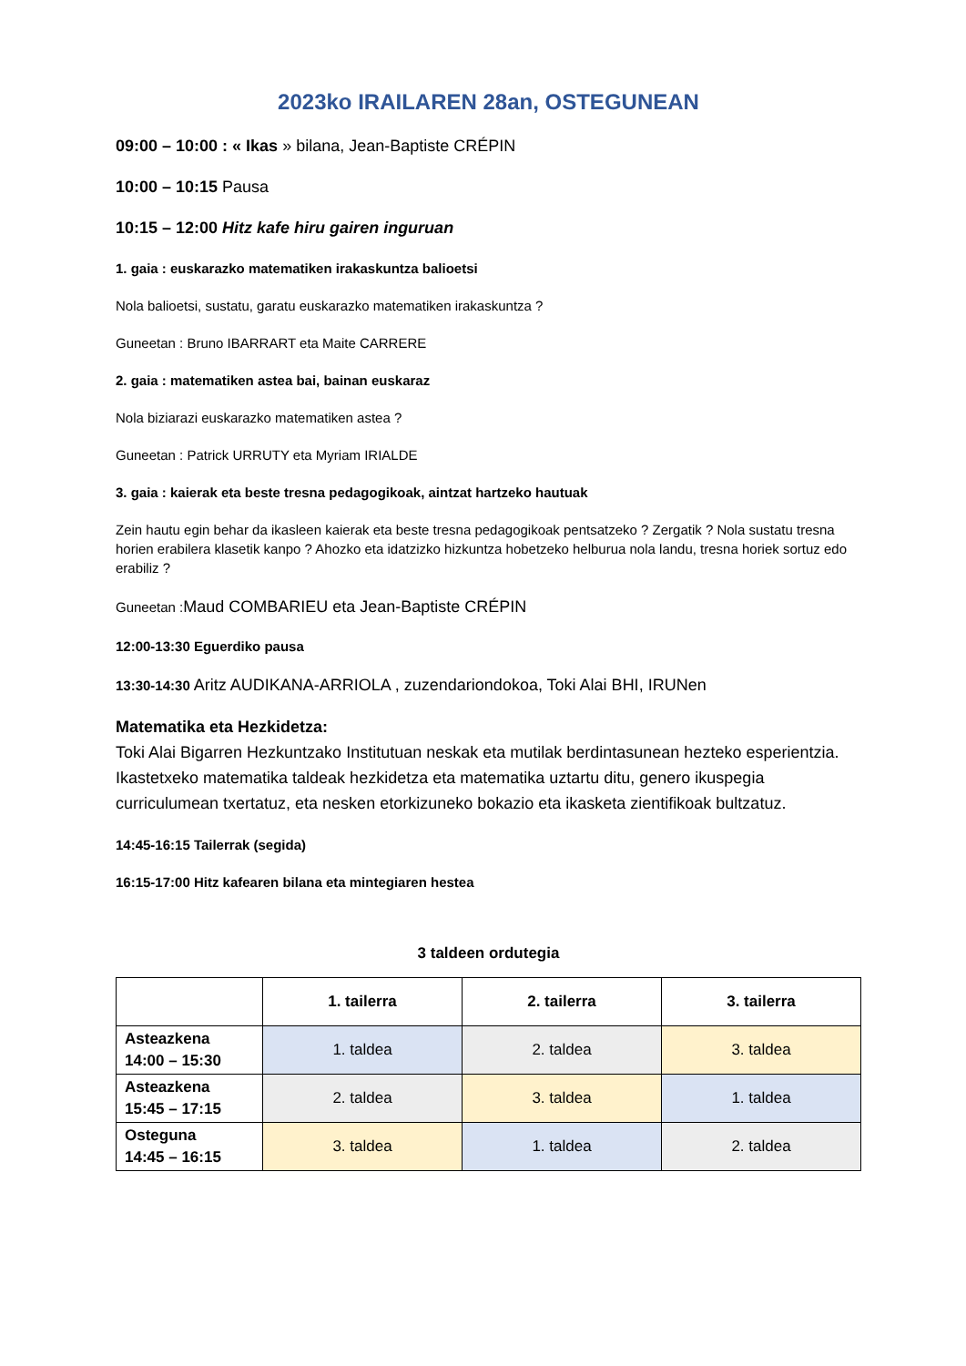2023ko IRAILAREN 28an, OSTEGUNEAN
09:00 – 10:00 : « Ikas » bilana, Jean-Baptiste CRÉPIN
10:00 – 10:15 Pausa
10:15 – 12:00 Hitz kafe hiru gairen inguruan
1. gaia : euskarazko matematiken irakaskuntza balioetsi
Nola balioetsi, sustatu, garatu euskarazko matematiken irakaskuntza ?
Guneetan : Bruno IBARRART eta Maite CARRERE
2. gaia : matematiken astea bai, bainan euskaraz
Nola biziarazi euskarazko matematiken astea ?
Guneetan : Patrick URRUTY eta Myriam IRIALDE
3. gaia : kaierak eta beste tresna pedagogikoak, aintzat hartzeko hautuak
Zein hautu egin behar da ikasleen kaierak eta beste tresna pedagogikoak pentsatzeko ? Zergatik ? Nola sustatu tresna horien erabilera klasetik kanpo ? Ahozko eta idatzizko hizkuntza hobetzeko helburua nola landu, tresna horiek sortuz edo erabiliz ?
Guneetan :Maud COMBARIEU eta Jean-Baptiste CRÉPIN
12:00-13:30 Eguerdiko pausa
13:30-14:30 Aritz AUDIKANA-ARRIOLA , zuzendariondokoa, Toki Alai BHI, IRUNen
Matematika eta Hezkidetza:
Toki Alai Bigarren Hezkuntzako Institutuan neskak eta mutilak berdintasunean hezteko esperientzia. Ikastetxeko matematika taldeak hezkidetza eta matematika uztartu ditu, genero ikuspegia curriculumean txertatuz, eta nesken etorkizuneko bokazio eta ikasketa zientifikoak bultzatuz.
14:45-16:15 Tailerrak (segida)
16:15-17:00 Hitz kafearen bilana eta mintegiaren hestea
3 taldeen ordutegia
| | 1. tailerra | 2. tailerra | 3. tailerra |
| --- | --- | --- | --- |
| Asteazkena 14:00 – 15:30 | 1. taldea | 2. taldea | 3. taldea |
| Asteazkena 15:45 – 17:15 | 2. taldea | 3. taldea | 1. taldea |
| Osteguna 14:45 – 16:15 | 3. taldea | 1. taldea | 2. taldea |